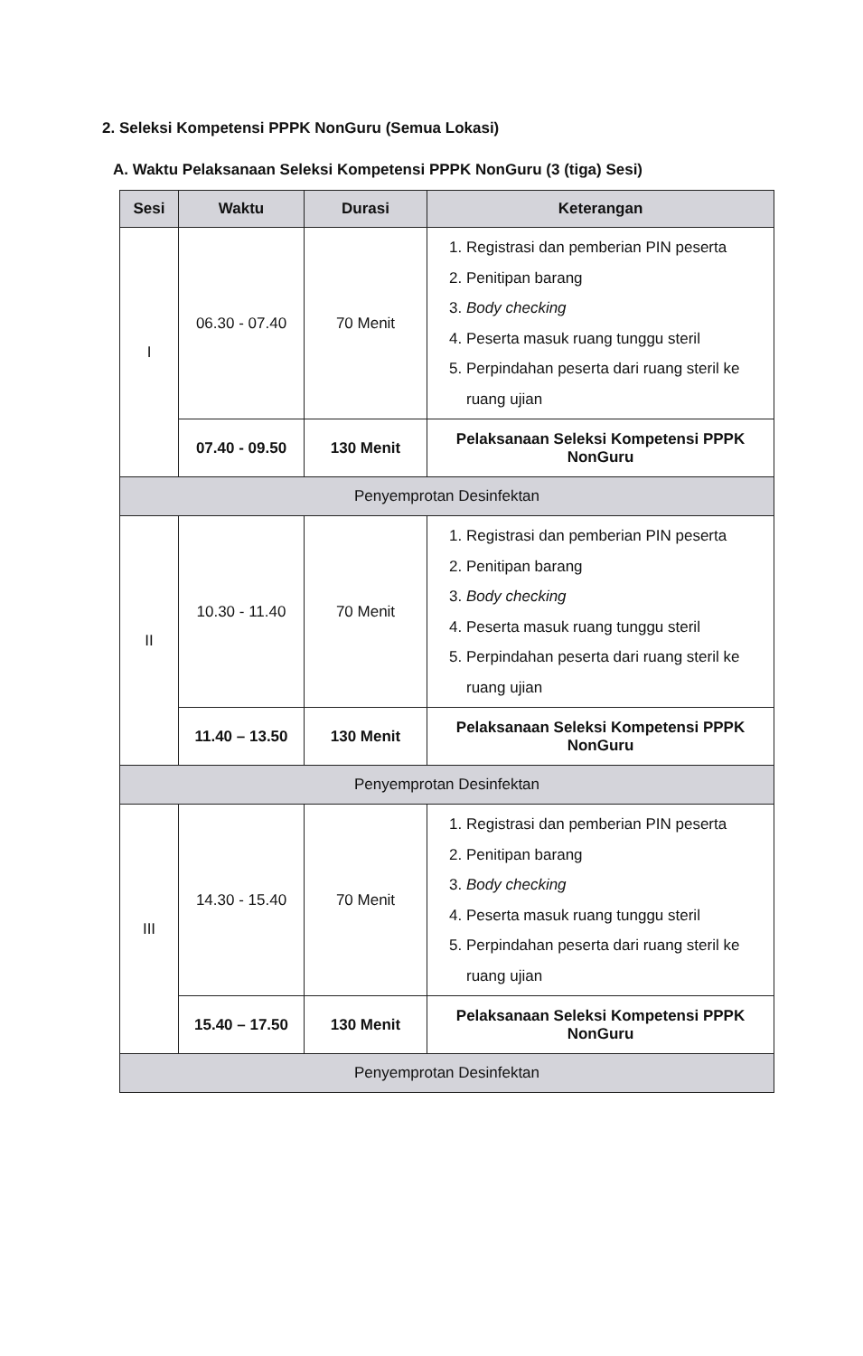2. Seleksi Kompetensi PPPK NonGuru (Semua Lokasi)
A. Waktu Pelaksanaan Seleksi Kompetensi PPPK NonGuru (3 (tiga) Sesi)
| Sesi | Waktu | Durasi | Keterangan |
| --- | --- | --- | --- |
| I | 06.30 - 07.40 | 70 Menit | 1. Registrasi dan pemberian PIN peserta 2. Penitipan barang 3. Body checking 4. Peserta masuk ruang tunggu steril 5. Perpindahan peserta dari ruang steril ke ruang ujian |
| | 07.40 - 09.50 | 130 Menit | Pelaksanaan Seleksi Kompetensi PPPK NonGuru |
| Penyemprotan Desinfektan | | | |
| II | 10.30 - 11.40 | 70 Menit | 1. Registrasi dan pemberian PIN peserta 2. Penitipan barang 3. Body checking 4. Peserta masuk ruang tunggu steril 5. Perpindahan peserta dari ruang steril ke ruang ujian |
| | 11.40 – 13.50 | 130 Menit | Pelaksanaan Seleksi Kompetensi PPPK NonGuru |
| Penyemprotan Desinfektan | | | |
| III | 14.30 - 15.40 | 70 Menit | 1. Registrasi dan pemberian PIN peserta 2. Penitipan barang 3. Body checking 4. Peserta masuk ruang tunggu steril 5. Perpindahan peserta dari ruang steril ke ruang ujian |
| | 15.40 – 17.50 | 130 Menit | Pelaksanaan Seleksi Kompetensi PPPK NonGuru |
| Penyemprotan Desinfektan | | | |